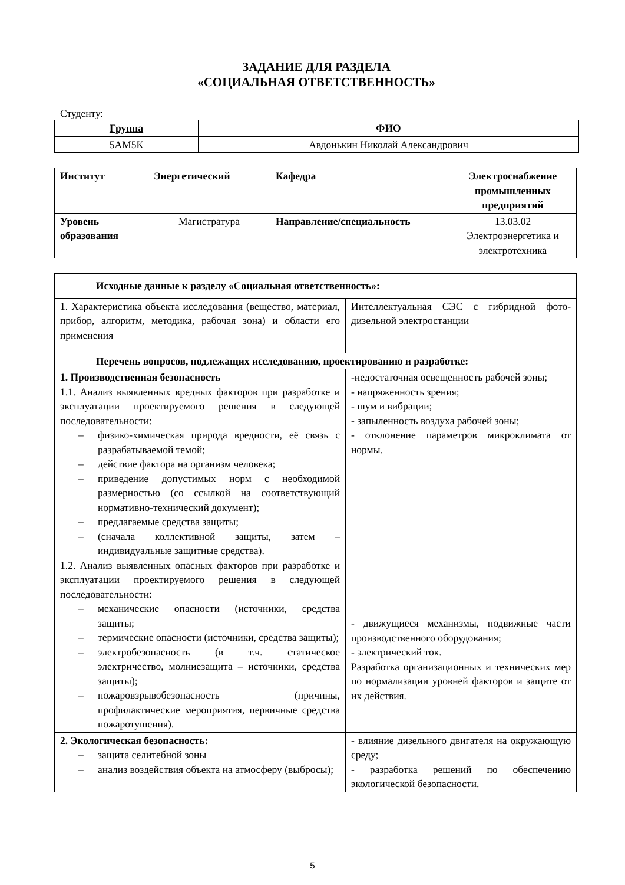ЗАДАНИЕ ДЛЯ РАЗДЕЛА
«СОЦИАЛЬНАЯ ОТВЕТСТВЕННОСТЬ»
Студенту:
| Группа | ФИО |
| --- | --- |
| 5АМ5К | Авдонькин Николай Александрович |
| Институт | Энергетический | Кафедра | Электроснабжение промышленных предприятий |
| --- | --- | --- | --- |
| Уровень образования | Магистратура | Направление/специальность | 13.03.02 Электроэнергетика и электротехника |
| Исходные данные к разделу «Социальная ответственность»: | |
| --- | --- |
| 1. Характеристика объекта исследования (вещество, материал, прибор, алгоритм, методика, рабочая зона) и области его применения | Интеллектуальная СЭС с гибридной фото-дизельной электростанции |
| Перечень вопросов, подлежащих исследованию, проектированию и разработке: | |
| 1. Производственная безопасность 1.1. Анализ выявленных вредных факторов при разработке и эксплуатации проектируемого решения в следующей последовательности: – физико-химическая природа вредности, её связь с разрабатываемой темой; – действие фактора на организм человека; – приведение допустимых норм с необходимой размерностью (со ссылкой на соответствующий нормативно-технический документ); – предлагаемые средства защиты; – (сначала коллективной защиты, затем – индивидуальные защитные средства). 1.2. Анализ выявленных опасных факторов при разработке и эксплуатации проектируемого решения в следующей последовательности: – механические опасности (источники, средства защиты; – термические опасности (источники, средства защиты); – электробезопасность (в т.ч. статическое электричество, молниезащита – источники, средства защиты); – пожаровзрывобезопасность (причины, профилактические мероприятия, первичные средства пожаротушения). | -недостаточная освещенность рабочей зоны; - напряженность зрения; - шум и вибрации; - запыленность воздуха рабочей зоны; - отклонение параметров микроклимата от нормы. - движущиеся механизмы, подвижные части производственного оборудования; - электрический ток. Разработка организационных и технических мер по нормализации уровней факторов и защите от их действия. |
| 2. Экологическая безопасность: – защита селитебной зоны – анализ воздействия объекта на атмосферу (выбросы); | - влияние дизельного двигателя на окружающую среду; - разработка решений по обеспечению экологической безопасности. |
5